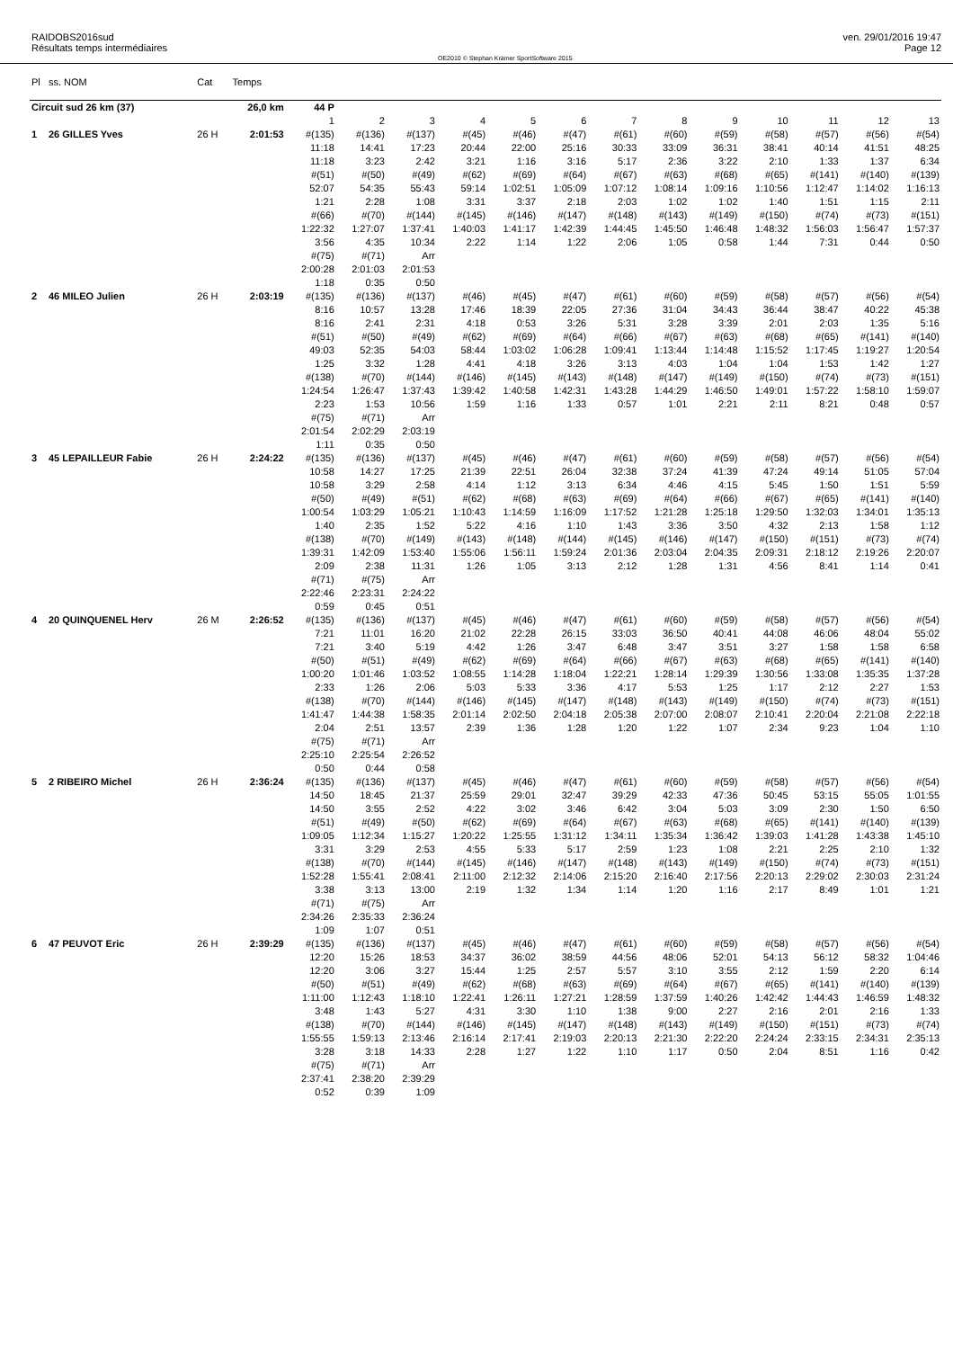RAIDOBS2016sud
Résultats temps intermédiaires
OE2010 © Stephan Krämer SportSoftware 2015
ven. 29/01/2016 19:47
Page 12
| Pl | ss. NOM | Cat | Temps | | | | | | | | | | | | | |
| --- | --- | --- | --- | --- | --- | --- | --- | --- | --- | --- | --- | --- | --- | --- | --- | --- |
| Circuit sud 26 km (37) | | | 26,0 km | 44 P | | | | | | | | | | | | |
| | | | | 1 | 2 | 3 | 4 | 5 | 6 | 7 | 8 | 9 | 10 | 11 | 12 | 13 |
| 1 | 26 GILLES Yves | 26 H | 2:01:53 | #(135) | #(136) | #(137) | #(45) | #(46) | #(47) | #(61) | #(60) | #(59) | #(58) | #(57) | #(56) | #(54) |
| | | | | 11:18 | 14:41 | 17:23 | 20:44 | 22:00 | 25:16 | 30:33 | 33:09 | 36:31 | 38:41 | 40:14 | 41:51 | 48:25 |
| | | | | 11:18 | 3:23 | 2:42 | 3:21 | 1:16 | 3:16 | 5:17 | 2:36 | 3:22 | 2:10 | 1:33 | 1:37 | 6:34 |
| | | | | #(51) | #(50) | #(49) | #(62) | #(69) | #(64) | #(67) | #(63) | #(68) | #(65) | #(141) | #(140) | #(139) |
| | | | | 52:07 | 54:35 | 55:43 | 59:14 | 1:02:51 | 1:05:09 | 1:07:12 | 1:08:14 | 1:09:16 | 1:10:56 | 1:12:47 | 1:14:02 | 1:16:13 |
| | | | | 1:21 | 2:28 | 1:08 | 3:31 | 3:37 | 2:18 | 2:03 | 1:02 | 1:02 | 1:40 | 1:51 | 1:15 | 2:11 |
| | | | | #(66) | #(70) | #(144) | #(145) | #(146) | #(147) | #(148) | #(143) | #(149) | #(150) | #(74) | #(73) | #(151) |
| | | | | 1:22:32 | 1:27:07 | 1:37:41 | 1:40:03 | 1:41:17 | 1:42:39 | 1:44:45 | 1:45:50 | 1:46:48 | 1:48:32 | 1:56:03 | 1:56:47 | 1:57:37 |
| | | | | 3:56 | 4:35 | 10:34 | 2:22 | 1:14 | 1:22 | 2:06 | 1:05 | 0:58 | 1:44 | 7:31 | 0:44 | 0:50 |
| | | | | #(75) | #(71) | Arr | | | | | | | | | | |
| | | | | 2:00:28 | 2:01:03 | 2:01:53 | | | | | | | | | | |
| | | | | 1:18 | 0:35 | 0:50 | | | | | | | | | | |
| 2 | 46 MILEO Julien | 26 H | 2:03:19 | #(135) | #(136) | #(137) | #(46) | #(45) | #(47) | #(61) | #(60) | #(59) | #(58) | #(57) | #(56) | #(54) |
| | | | | 8:16 | 10:57 | 13:28 | 17:46 | 18:39 | 22:05 | 27:36 | 31:04 | 34:43 | 36:44 | 38:47 | 40:22 | 45:38 |
| | | | | 8:16 | 2:41 | 2:31 | 4:18 | 0:53 | 3:26 | 5:31 | 3:28 | 3:39 | 2:01 | 2:03 | 1:35 | 5:16 |
| | | | | #(51) | #(50) | #(49) | #(62) | #(69) | #(64) | #(66) | #(67) | #(63) | #(68) | #(65) | #(141) | #(140) |
| | | | | 49:03 | 52:35 | 54:03 | 58:44 | 1:03:02 | 1:06:28 | 1:09:41 | 1:13:44 | 1:14:48 | 1:15:52 | 1:17:45 | 1:19:27 | 1:20:54 |
| | | | | 1:25 | 3:32 | 1:28 | 4:41 | 4:18 | 3:26 | 3:13 | 4:03 | 1:04 | 1:04 | 1:53 | 1:42 | 1:27 |
| | | | | #(138) | #(70) | #(144) | #(146) | #(145) | #(143) | #(148) | #(147) | #(149) | #(150) | #(74) | #(73) | #(151) |
| | | | | 1:24:54 | 1:26:47 | 1:37:43 | 1:39:42 | 1:40:58 | 1:42:31 | 1:43:28 | 1:44:29 | 1:46:50 | 1:49:01 | 1:57:22 | 1:58:10 | 1:59:07 |
| | | | | 2:23 | 1:53 | 10:56 | 1:59 | 1:16 | 1:33 | 0:57 | 1:01 | 2:21 | 2:11 | 8:21 | 0:48 | 0:57 |
| | | | | #(75) | #(71) | Arr | | | | | | | | | | |
| | | | | 2:01:54 | 2:02:29 | 2:03:19 | | | | | | | | | | |
| | | | | 1:11 | 0:35 | 0:50 | | | | | | | | | | |
| 3 | 45 LEPAILLEUR Fabie | 26 H | 2:24:22 | #(135) | #(136) | #(137) | #(45) | #(46) | #(47) | #(61) | #(60) | #(59) | #(58) | #(57) | #(56) | #(54) |
| | | | | 10:58 | 14:27 | 17:25 | 21:39 | 22:51 | 26:04 | 32:38 | 37:24 | 41:39 | 47:24 | 49:14 | 51:05 | 57:04 |
| | | | | 10:58 | 3:29 | 2:58 | 4:14 | 1:12 | 3:13 | 6:34 | 4:46 | 4:15 | 5:45 | 1:50 | 1:51 | 5:59 |
| | | | | #(50) | #(49) | #(51) | #(62) | #(68) | #(63) | #(69) | #(64) | #(66) | #(67) | #(65) | #(141) | #(140) |
| | | | | 1:00:54 | 1:03:29 | 1:05:21 | 1:10:43 | 1:14:59 | 1:16:09 | 1:17:52 | 1:21:28 | 1:25:18 | 1:29:50 | 1:32:03 | 1:34:01 | 1:35:13 |
| | | | | 1:40 | 2:35 | 1:52 | 5:22 | 4:16 | 1:10 | 1:43 | 3:36 | 3:50 | 4:32 | 2:13 | 1:58 | 1:12 |
| | | | | #(138) | #(70) | #(149) | #(143) | #(148) | #(144) | #(145) | #(146) | #(147) | #(150) | #(151) | #(73) | #(74) |
| | | | | 1:39:31 | 1:42:09 | 1:53:40 | 1:55:06 | 1:56:11 | 1:59:24 | 2:01:36 | 2:03:04 | 2:04:35 | 2:09:31 | 2:18:12 | 2:19:26 | 2:20:07 |
| | | | | 2:09 | 2:38 | 11:31 | 1:26 | 1:05 | 3:13 | 2:12 | 1:28 | 1:31 | 4:56 | 8:41 | 1:14 | 0:41 |
| | | | | #(71) | #(75) | Arr | | | | | | | | | | |
| | | | | 2:22:46 | 2:23:31 | 2:24:22 | | | | | | | | | | |
| | | | | 0:59 | 0:45 | 0:51 | | | | | | | | | | |
| 4 | 20 QUINQUENEL Herv | 26 M | 2:26:52 | #(135) | #(136) | #(137) | #(45) | #(46) | #(47) | #(61) | #(60) | #(59) | #(58) | #(57) | #(56) | #(54) |
| | | | | 7:21 | 11:01 | 16:20 | 21:02 | 22:28 | 26:15 | 33:03 | 36:50 | 40:41 | 44:08 | 46:06 | 48:04 | 55:02 |
| | | | | 7:21 | 3:40 | 5:19 | 4:42 | 1:26 | 3:47 | 6:48 | 3:47 | 3:51 | 3:27 | 1:58 | 1:58 | 6:58 |
| | | | | #(50) | #(51) | #(49) | #(62) | #(69) | #(64) | #(66) | #(67) | #(63) | #(68) | #(65) | #(141) | #(140) |
| | | | | 1:00:20 | 1:01:46 | 1:03:52 | 1:08:55 | 1:14:28 | 1:18:04 | 1:22:21 | 1:28:14 | 1:29:39 | 1:30:56 | 1:33:08 | 1:35:35 | 1:37:28 |
| | | | | 2:33 | 1:26 | 2:06 | 5:03 | 5:33 | 3:36 | 4:17 | 5:53 | 1:25 | 1:17 | 2:12 | 2:27 | 1:53 |
| | | | | #(138) | #(70) | #(144) | #(146) | #(145) | #(147) | #(148) | #(143) | #(149) | #(150) | #(74) | #(73) | #(151) |
| | | | | 1:41:47 | 1:44:38 | 1:58:35 | 2:01:14 | 2:02:50 | 2:04:18 | 2:05:38 | 2:07:00 | 2:08:07 | 2:10:41 | 2:20:04 | 2:21:08 | 2:22:18 |
| | | | | 2:04 | 2:51 | 13:57 | 2:39 | 1:36 | 1:28 | 1:20 | 1:22 | 1:07 | 2:34 | 9:23 | 1:04 | 1:10 |
| | | | | #(75) | #(71) | Arr | | | | | | | | | | |
| | | | | 2:25:10 | 2:25:54 | 2:26:52 | | | | | | | | | | |
| | | | | 0:50 | 0:44 | 0:58 | | | | | | | | | | |
| 5 | 2 RIBEIRO Michel | 26 H | 2:36:24 | #(135) | #(136) | #(137) | #(45) | #(46) | #(47) | #(61) | #(60) | #(59) | #(58) | #(57) | #(56) | #(54) |
| | | | | 14:50 | 18:45 | 21:37 | 25:59 | 29:01 | 32:47 | 39:29 | 42:33 | 47:36 | 50:45 | 53:15 | 55:05 | 1:01:55 |
| | | | | 14:50 | 3:55 | 2:52 | 4:22 | 3:02 | 3:46 | 6:42 | 3:04 | 5:03 | 3:09 | 2:30 | 1:50 | 6:50 |
| | | | | #(51) | #(49) | #(50) | #(62) | #(69) | #(64) | #(67) | #(63) | #(68) | #(65) | #(141) | #(140) | #(139) |
| | | | | 1:09:05 | 1:12:34 | 1:15:27 | 1:20:22 | 1:25:55 | 1:31:12 | 1:34:11 | 1:35:34 | 1:36:42 | 1:39:03 | 1:41:28 | 1:43:38 | 1:45:10 |
| | | | | 3:31 | 3:29 | 2:53 | 4:55 | 5:33 | 5:17 | 2:59 | 1:23 | 1:08 | 2:21 | 2:25 | 2:10 | 1:32 |
| | | | | #(138) | #(70) | #(144) | #(145) | #(146) | #(147) | #(148) | #(143) | #(149) | #(150) | #(74) | #(73) | #(151) |
| | | | | 1:52:28 | 1:55:41 | 2:08:41 | 2:11:00 | 2:12:32 | 2:14:06 | 2:15:20 | 2:16:40 | 2:17:56 | 2:20:13 | 2:29:02 | 2:30:03 | 2:31:24 |
| | | | | 3:38 | 3:13 | 13:00 | 2:19 | 1:32 | 1:34 | 1:14 | 1:20 | 1:16 | 2:17 | 8:49 | 1:01 | 1:21 |
| | | | | #(71) | #(75) | Arr | | | | | | | | | | |
| | | | | 2:34:26 | 2:35:33 | 2:36:24 | | | | | | | | | | |
| | | | | 1:09 | 1:07 | 0:51 | | | | | | | | | | |
| 6 | 47 PEUVOT Eric | 26 H | 2:39:29 | #(135) | #(136) | #(137) | #(45) | #(46) | #(47) | #(61) | #(60) | #(59) | #(58) | #(57) | #(56) | #(54) |
| | | | | 12:20 | 15:26 | 18:53 | 34:37 | 36:02 | 38:59 | 44:56 | 48:06 | 52:01 | 54:13 | 56:12 | 58:32 | 1:04:46 |
| | | | | 12:20 | 3:06 | 3:27 | 15:44 | 1:25 | 2:57 | 5:57 | 3:10 | 3:55 | 2:12 | 1:59 | 2:20 | 6:14 |
| | | | | #(50) | #(51) | #(49) | #(62) | #(68) | #(63) | #(69) | #(64) | #(67) | #(65) | #(141) | #(140) | #(139) |
| | | | | 1:11:00 | 1:12:43 | 1:18:10 | 1:22:41 | 1:26:11 | 1:27:21 | 1:28:59 | 1:37:59 | 1:40:26 | 1:42:42 | 1:44:43 | 1:46:59 | 1:48:32 |
| | | | | 3:48 | 1:43 | 5:27 | 4:31 | 3:30 | 1:10 | 1:38 | 9:00 | 2:27 | 2:16 | 2:01 | 2:16 | 1:33 |
| | | | | #(138) | #(70) | #(144) | #(146) | #(145) | #(147) | #(148) | #(143) | #(149) | #(150) | #(151) | #(73) | #(74) |
| | | | | 1:55:55 | 1:59:13 | 2:13:46 | 2:16:14 | 2:17:41 | 2:19:03 | 2:20:13 | 2:21:30 | 2:22:20 | 2:24:24 | 2:33:15 | 2:34:31 | 2:35:13 |
| | | | | 3:28 | 3:18 | 14:33 | 2:28 | 1:27 | 1:22 | 1:10 | 1:17 | 0:50 | 2:04 | 8:51 | 1:16 | 0:42 |
| | | | | #(75) | #(71) | Arr | | | | | | | | | | |
| | | | | 2:37:41 | 2:38:20 | 2:39:29 | | | | | | | | | | |
| | | | | 0:52 | 0:39 | 1:09 | | | | | | | | | | |